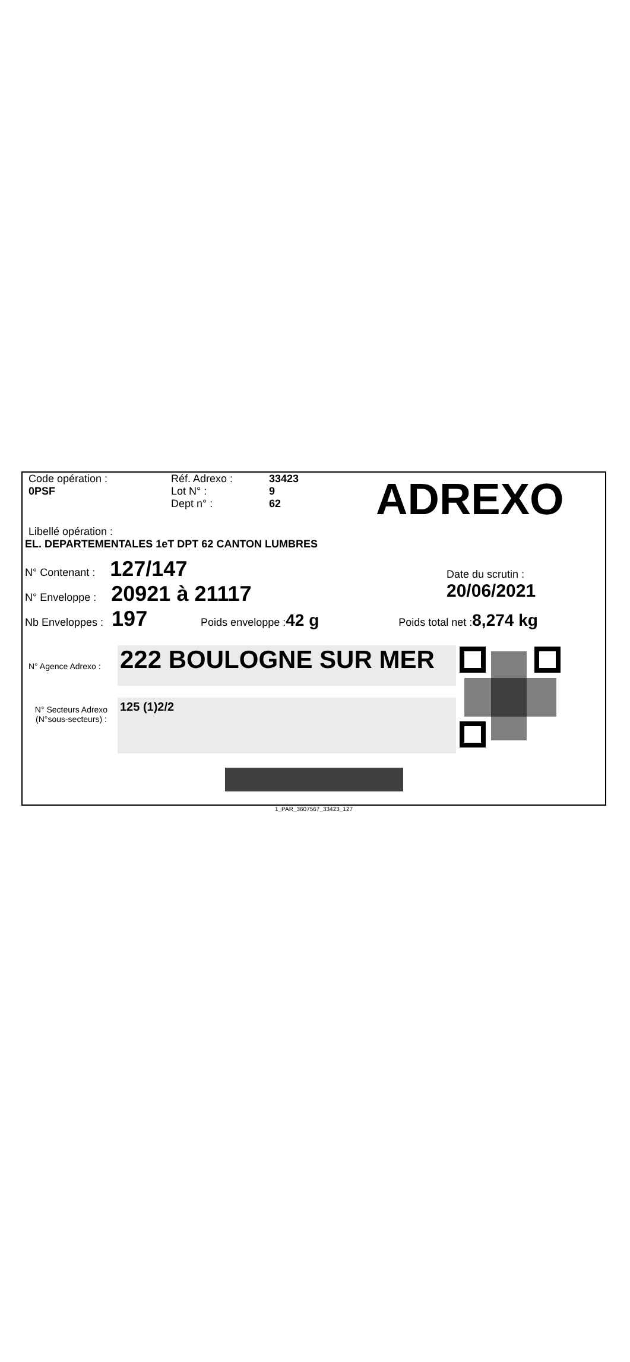Code opération :
0PSF
Réf. Adrexo :
Lot N° :
Dept n° :
33423
9
62
ADREXO
Libellé opération :
EL. DEPARTEMENTALES 1eT DPT 62 CANTON LUMBRES
N° Contenant : 127/147
N° Enveloppe : 20921 à 21117
Date du scrutin :
20/06/2021
Nb Enveloppes : 197 Poids enveloppe : 42 g Poids total net : 8,274 kg
N° Agence Adrexo :
N° Secteurs Adrexo
(N°sous-secteurs) :
222 BOULOGNE SUR MER
125 (1)2/2
1_PAR_3607567_33423_127